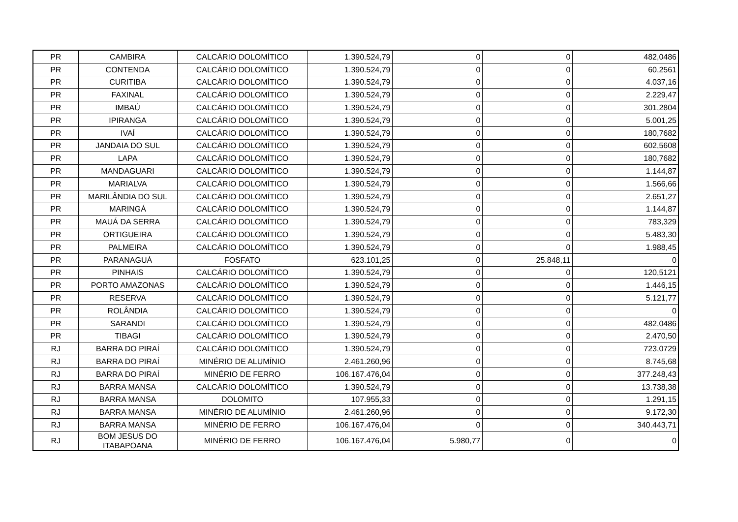| PR | CAMBIRA | CALCÁRIO DOLOMÍTICO | 1.390.524,79 | 0 | 0 | 482,0486 |
| PR | CONTENDA | CALCÁRIO DOLOMÍTICO | 1.390.524,79 | 0 | 0 | 60,2561 |
| PR | CURITIBA | CALCÁRIO DOLOMÍTICO | 1.390.524,79 | 0 | 0 | 4.037,16 |
| PR | FAXINAL | CALCÁRIO DOLOMÍTICO | 1.390.524,79 | 0 | 0 | 2.229,47 |
| PR | IMBAÚ | CALCÁRIO DOLOMÍTICO | 1.390.524,79 | 0 | 0 | 301,2804 |
| PR | IPIRANGA | CALCÁRIO DOLOMÍTICO | 1.390.524,79 | 0 | 0 | 5.001,25 |
| PR | IVAÍ | CALCÁRIO DOLOMÍTICO | 1.390.524,79 | 0 | 0 | 180,7682 |
| PR | JANDAIA DO SUL | CALCÁRIO DOLOMÍTICO | 1.390.524,79 | 0 | 0 | 602,5608 |
| PR | LAPA | CALCÁRIO DOLOMÍTICO | 1.390.524,79 | 0 | 0 | 180,7682 |
| PR | MANDAGUARI | CALCÁRIO DOLOMÍTICO | 1.390.524,79 | 0 | 0 | 1.144,87 |
| PR | MARIALVA | CALCÁRIO DOLOMÍTICO | 1.390.524,79 | 0 | 0 | 1.566,66 |
| PR | MARILÂNDIA DO SUL | CALCÁRIO DOLOMÍTICO | 1.390.524,79 | 0 | 0 | 2.651,27 |
| PR | MARINGÁ | CALCÁRIO DOLOMÍTICO | 1.390.524,79 | 0 | 0 | 1.144,87 |
| PR | MAUÁ DA SERRA | CALCÁRIO DOLOMÍTICO | 1.390.524,79 | 0 | 0 | 783,329 |
| PR | ORTIGUEIRA | CALCÁRIO DOLOMÍTICO | 1.390.524,79 | 0 | 0 | 5.483,30 |
| PR | PALMEIRA | CALCÁRIO DOLOMÍTICO | 1.390.524,79 | 0 | 0 | 1.988,45 |
| PR | PARANAGUÁ | FOSFATO | 623.101,25 | 0 | 25.848,11 | 0 |
| PR | PINHAIS | CALCÁRIO DOLOMÍTICO | 1.390.524,79 | 0 | 0 | 120,5121 |
| PR | PORTO AMAZONAS | CALCÁRIO DOLOMÍTICO | 1.390.524,79 | 0 | 0 | 1.446,15 |
| PR | RESERVA | CALCÁRIO DOLOMÍTICO | 1.390.524,79 | 0 | 0 | 5.121,77 |
| PR | ROLÂNDIA | CALCÁRIO DOLOMÍTICO | 1.390.524,79 | 0 | 0 | 0 |
| PR | SARANDI | CALCÁRIO DOLOMÍTICO | 1.390.524,79 | 0 | 0 | 482,0486 |
| PR | TIBAGI | CALCÁRIO DOLOMÍTICO | 1.390.524,79 | 0 | 0 | 2.470,50 |
| RJ | BARRA DO PIRAÍ | CALCÁRIO DOLOMÍTICO | 1.390.524,79 | 0 | 0 | 723,0729 |
| RJ | BARRA DO PIRAÍ | MINÉRIO DE ALUMÍNIO | 2.461.260,96 | 0 | 0 | 8.745,68 |
| RJ | BARRA DO PIRAÍ | MINÉRIO DE FERRO | 106.167.476,04 | 0 | 0 | 377.248,43 |
| RJ | BARRA MANSA | CALCÁRIO DOLOMÍTICO | 1.390.524,79 | 0 | 0 | 13.738,38 |
| RJ | BARRA MANSA | DOLOMITO | 107.955,33 | 0 | 0 | 1.291,15 |
| RJ | BARRA MANSA | MINÉRIO DE ALUMÍNIO | 2.461.260,96 | 0 | 0 | 9.172,30 |
| RJ | BARRA MANSA | MINÉRIO DE FERRO | 106.167.476,04 | 0 | 0 | 340.443,71 |
| RJ | BOM JESUS DO ITABAPOANA | MINÉRIO DE FERRO | 106.167.476,04 | 5.980,77 | 0 | 0 |